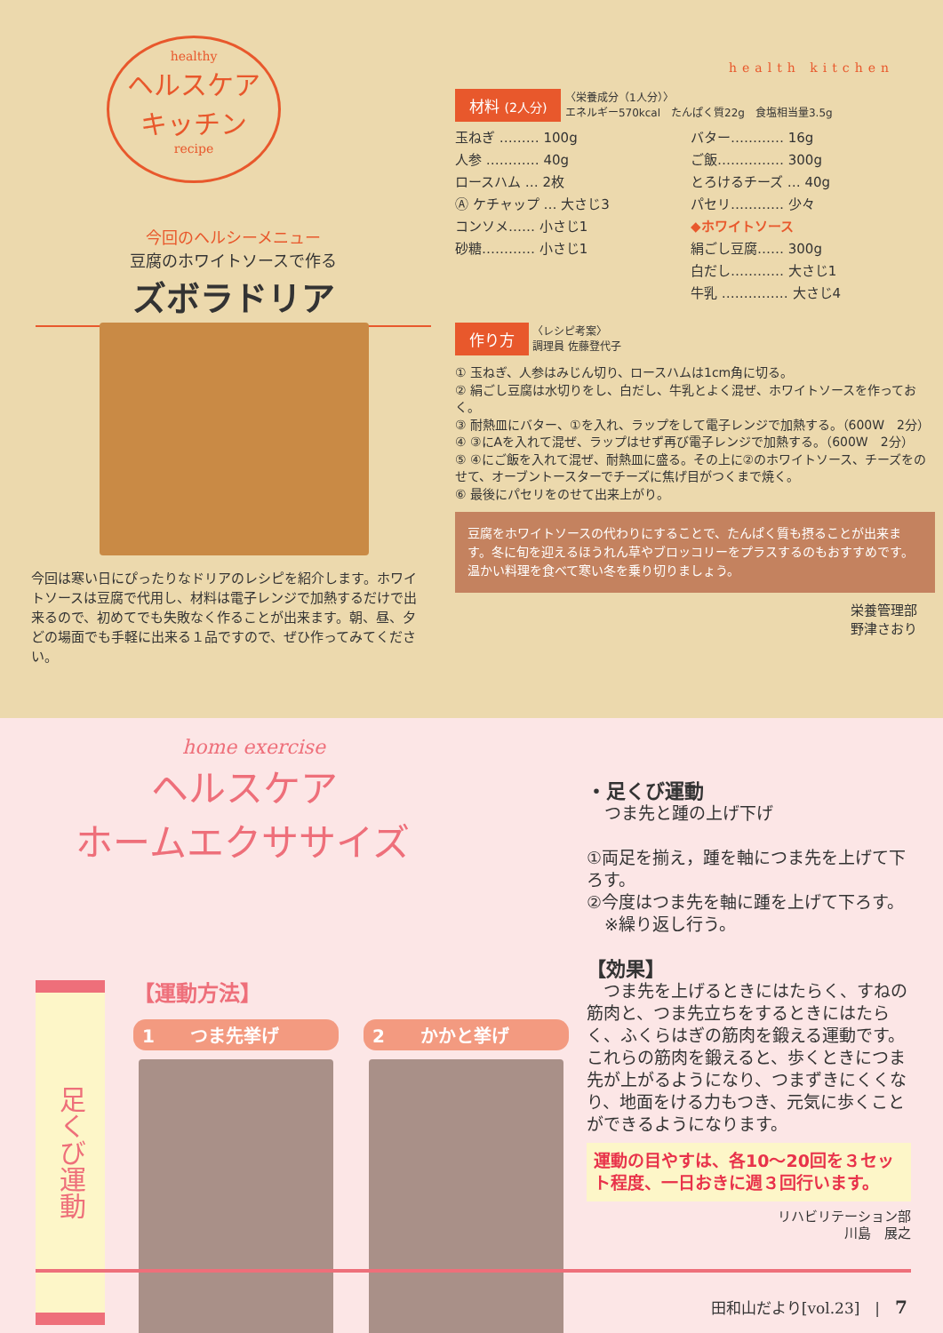healthy
ヘルスケア
キッチン
recipe
health kitchen
今回のヘルシーメニュー
豆腐のホワイトソースで作る
ズボラドリア
今回は寒い日にぴったりなドリアのレシピを紹介します。ホワイトソースは豆腐で代用し、材料は電子レンジで加熱するだけで出来るので、初めてでも失敗なく作ることが出来ます。朝、昼、夕どの場面でも手軽に出来る１品ですので、ぜひ作ってみてください。
材料 (2人分) 〈栄養成分（1人分）〉
エネルギー570kcal　たんぱく質22g　食塩相当量3.5g
玉ねぎ ……… 100g
バター………… 16g
人参 ………… 40g
ご飯…………… 300g
ロースハム … 2枚
とろけるチーズ … 40g
Ⓐ ケチャップ … 大さじ3
パセリ………… 少々
コンソメ…… 小さじ1
◆ホワイトソース
砂糖………… 小さじ1
絹ごし豆腐…… 300g
白だし………… 大さじ1
牛乳 …………… 大さじ4
作り方 〈レシピ考案〉
調理員 佐藤登代子
① 玉ねぎ、人参はみじん切り、ロースハムは1cm角に切る。
② 絹ごし豆腐は水切りをし、白だし、牛乳とよく混ぜ、ホワイトソースを作っておく。
③ 耐熱皿にバター、①を入れ、ラップをして電子レンジで加熱する。（600W　2分）
④ ③にAを入れて混ぜ、ラップはせず再び電子レンジで加熱する。（600W　2分）
⑤ ④にご飯を入れて混ぜ、耐熱皿に盛る。その上に②のホワイトソース、チーズをのせて、オーブントースターでチーズに焦げ目がつくまで焼く。
⑥ 最後にパセリをのせて出来上がり。
豆腐をホワイトソースの代わりにすることで、たんぱく質も摂ることが出来ます。冬に旬を迎えるほうれん草やブロッコリーをプラスするのもおすすめです。温かい料理を食べて寒い冬を乗り切りましょう。
栄養管理部
野津さおり
home exercise
ヘルスケア
ホームエクササイズ
足くび運動
【運動方法】
1　　つま先挙げ 2　　かかと挙げ
・足くび運動
つま先と踵の上げ下げ
①両足を揃え，踵を軸につま先を上げて下ろす。
②今度はつま先を軸に踵を上げて下ろす。
※繰り返し行う。
【効果】
　つま先を上げるときにはたらく、すねの筋肉と、つま先立ちをするときにはたらく、ふくらはぎの筋肉を鍛える運動です。これらの筋肉を鍛えると、歩くときにつま先が上がるようになり、つまずきにくくなり、地面をける力もつき、元気に歩くことができるようになります。
運動の目やすは、各10～20回を３セット程度、一日おきに週３回行います。
リハビリテーション部
川島　展之
田和山だより[vol.23]　|　7